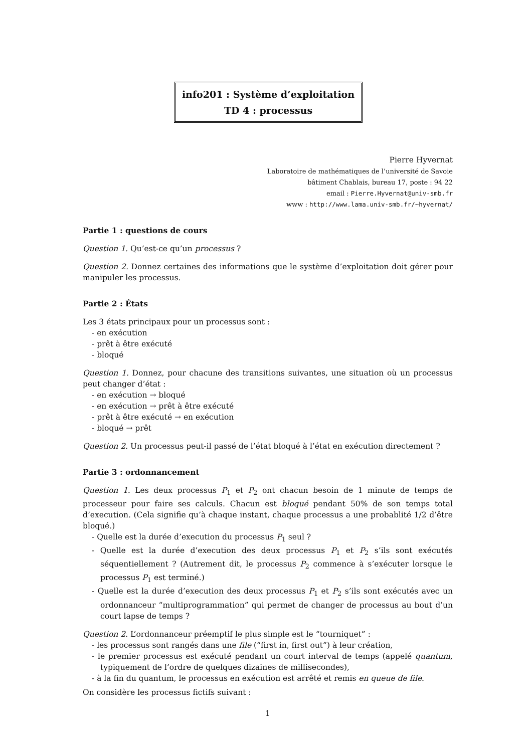info201 : Système d’exploitation
TD 4 : processus
Pierre Hyvernat
Laboratoire de mathématiques de l’université de Savoie
bâtiment Chablais, bureau 17, poste : 94 22
email : Pierre.Hyvernat@univ-smb.fr
www : http://www.lama.univ-smb.fr/~hyvernat/
Partie 1 : questions de cours
Question 1. Qu’est-ce qu’un processus ?
Question 2. Donnez certaines des informations que le système d’exploitation doit gérer pour manipuler les processus.
Partie 2 : États
Les 3 états principaux pour un processus sont :
- en exécution
- prêt à être exécuté
- bloqué
Question 1. Donnez, pour chacune des transitions suivantes, une situation où un processus peut changer d’état :
- en exécution → bloqué
- en exécution → prêt à être exécuté
- prêt à être exécuté → en exécution
- bloqué → prêt
Question 2. Un processus peut-il passé de l’état bloqué à l’état en exécution directement ?
Partie 3 : ordonnancement
Question 1. Les deux processus P<sub>1</sub> et P<sub>2</sub> ont chacun besoin de 1 minute de temps de processeur pour faire ses calculs. Chacun est bloqué pendant 50% de son temps total d’execution. (Cela signifie qu’à chaque instant, chaque processus a une probablité 1/2 d’être bloqué.)
- Quelle est la durée d’execution du processus P<sub>1</sub> seul ?
- Quelle est la durée d’execution des deux processus P<sub>1</sub> et P<sub>2</sub> s’ils sont exécutés séquentiellement ? (Autrement dit, le processus P<sub>2</sub> commence à s’exécuter lorsque le processus P<sub>1</sub> est terminé.)
- Quelle est la durée d’execution des deux processus P<sub>1</sub> et P<sub>2</sub> s’ils sont exécutés avec un ordonnanceur “multiprogrammation” qui permet de changer de processus au bout d’un court lapse de temps ?
Question 2. L’ordonnanceur préemptif le plus simple est le “tourniquet” :
- les processus sont rangés dans une file (“first in, first out”) à leur création,
- le premier processus est exécuté pendant un court interval de temps (appelé quantum, typiquement de l’ordre de quelques dizaines de millisecondes),
- à la fin du quantum, le processus en exécution est arrêté et remis en queue de file.
On considère les processus fictifs suivant :
1